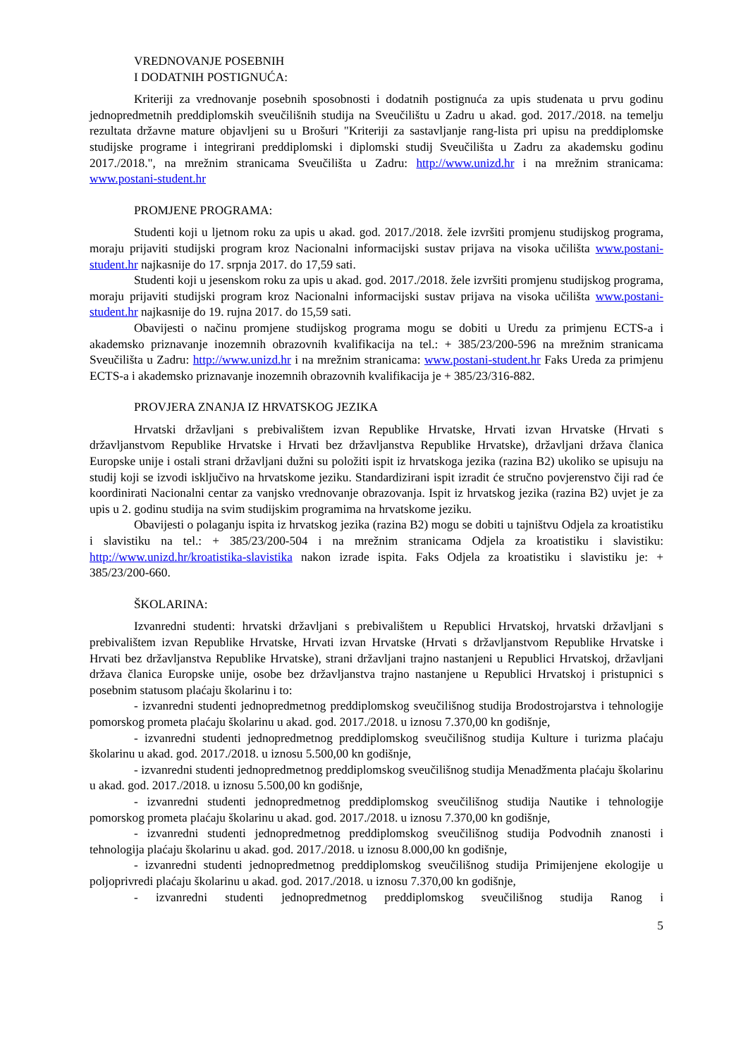VREDNOVANJE POSEBNIH
I DODATNIH POSTIGNUĆA:
Kriteriji za vrednovanje posebnih sposobnosti i dodatnih postignuća za upis studenata u prvu godinu jednopredmetnih preddiplomskih sveučilišnih studija na Sveučilištu u Zadru u akad. god. 2017./2018. na temelju rezultata državne mature objavljeni su u Brošuri "Kriteriji za sastavljanje rang-lista pri upisu na preddiplomske studijske programe i integrirani preddiplomski i diplomski studij Sveučilišta u Zadru za akademsku godinu 2017./2018.", na mrežnim stranicama Sveučilišta u Zadru: http://www.unizd.hr i na mrežnim stranicama: www.postani-student.hr
PROMJENE PROGRAMA:
Studenti koji u ljetnom roku za upis u akad. god. 2017./2018. žele izvršiti promjenu studijskog programa, moraju prijaviti studijski program kroz Nacionalni informacijski sustav prijava na visoka učilišta www.postani-student.hr najkasnije do 17. srpnja 2017. do 17,59 sati.
Studenti koji u jesenskom roku za upis u akad. god. 2017./2018. žele izvršiti promjenu studijskog programa, moraju prijaviti studijski program kroz Nacionalni informacijski sustav prijava na visoka učilišta www.postani-student.hr najkasnije do 19. rujna 2017. do 15,59 sati.
Obavijesti o načinu promjene studijskog programa mogu se dobiti u Uredu za primjenu ECTS-a i akademsko priznavanje inozemnih obrazovnih kvalifikacija na tel.: + 385/23/200-596 na mrežnim stranicama Sveučilišta u Zadru: http://www.unizd.hr i na mrežnim stranicama: www.postani-student.hr Faks Ureda za primjenu ECTS-a i akademsko priznavanje inozemnih obrazovnih kvalifikacija je + 385/23/316-882.
PROVJERA ZNANJA IZ HRVATSKOG JEZIKA
Hrvatski državljani s prebivalištem izvan Republike Hrvatske, Hrvati izvan Hrvatske (Hrvati s državljanstvom Republike Hrvatske i Hrvati bez državljanstva Republike Hrvatske), državljani država članica Europske unije i ostali strani državljani dužni su položiti ispit iz hrvatskoga jezika (razina B2) ukoliko se upisuju na studij koji se izvodi isključivo na hrvatskome jeziku. Standardizirani ispit izradit će stručno povjerenstvo čiji rad će koordinirati Nacionalni centar za vanjsko vrednovanje obrazovanja. Ispit iz hrvatskog jezika (razina B2) uvjet je za upis u 2. godinu studija na svim studijskim programima na hrvatskome jeziku.
Obavijesti o polaganju ispita iz hrvatskog jezika (razina B2) mogu se dobiti u tajništvu Odjela za kroatistiku i slavistiku na tel.: + 385/23/200-504 i na mrežnim stranicama Odjela za kroatistiku i slavistiku: http://www.unizd.hr/kroatistika-slavistika nakon izrade ispita. Faks Odjela za kroatistiku i slavistiku je: + 385/23/200-660.
ŠKOLARINA:
Izvanredni studenti: hrvatski državljani s prebivalištem u Republici Hrvatskoj, hrvatski državljani s prebivalištem izvan Republike Hrvatske, Hrvati izvan Hrvatske (Hrvati s državljanstvom Republike Hrvatske i Hrvati bez državljanstva Republike Hrvatske), strani državljani trajno nastanjeni u Republici Hrvatskoj, državljani država članica Europske unije, osobe bez državljanstva trajno nastanjene u Republici Hrvatskoj i pristupnici s posebnim statusom plaćaju školarinu i to:
- izvanredni studenti jednopredmetnog preddiplomskog sveučilišnog studija Brodostrojarstva i tehnologije pomorskog prometa plaćaju školarinu u akad. god. 2017./2018. u iznosu 7.370,00 kn godišnje,
- izvanredni studenti jednopredmetnog preddiplomskog sveučilišnog studija Kulture i turizma plaćaju školarinu u akad. god. 2017./2018. u iznosu 5.500,00 kn godišnje,
- izvanredni studenti jednopredmetnog preddiplomskog sveučilišnog studija Menadžmenta plaćaju školarinu u akad. god. 2017./2018. u iznosu 5.500,00 kn godišnje,
- izvanredni studenti jednopredmetnog preddiplomskog sveučilišnog studija Nautike i tehnologije pomorskog prometa plaćaju školarinu u akad. god. 2017./2018. u iznosu 7.370,00 kn godišnje,
- izvanredni studenti jednopredmetnog preddiplomskog sveučilišnog studija Podvodnih znanosti i tehnologija plaćaju školarinu u akad. god. 2017./2018. u iznosu 8.000,00 kn godišnje,
- izvanredni studenti jednopredmetnog preddiplomskog sveučilišnog studija Primijenjene ekologije u poljoprivredi plaćaju školarinu u akad. god. 2017./2018. u iznosu 7.370,00 kn godišnje,
- izvanredni studenti jednopredmetnog preddiplomskog sveučilišnog studija Ranog i
5